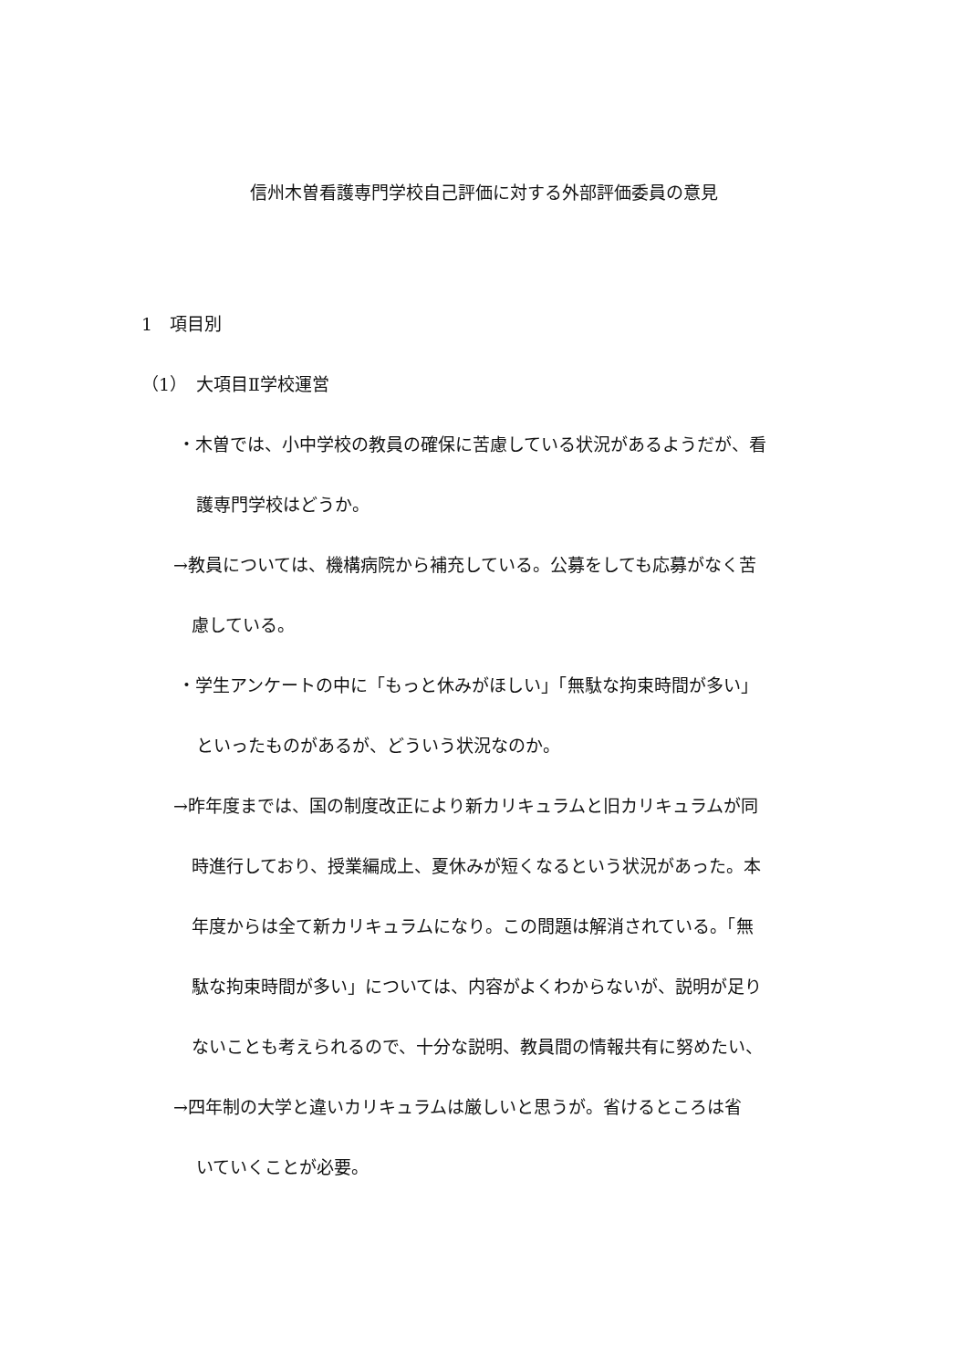信州木曽看護専門学校自己評価に対する外部評価委員の意見
1　項目別
（1）　大項目Ⅱ学校運営
・木曽では、小中学校の教員の確保に苦慮している状況があるようだが、看
護専門学校はどうか。
→教員については、機構病院から補充している。公募をしても応募がなく苦
慮している。
・学生アンケートの中に「もっと休みがほしい」「無駄な拘束時間が多い」
といったものがあるが、どういう状況なのか。
→昨年度までは、国の制度改正により新カリキュラムと旧カリキュラムが同
時進行しており、授業編成上、夏休みが短くなるという状況があった。本
年度からは全て新カリキュラムになり。この問題は解消されている。「無
駄な拘束時間が多い」については、内容がよくわからないが、説明が足り
ないことも考えられるので、十分な説明、教員間の情報共有に努めたい、
→四年制の大学と違いカリキュラムは厳しいと思うが。省けるところは省
いていくことが必要。